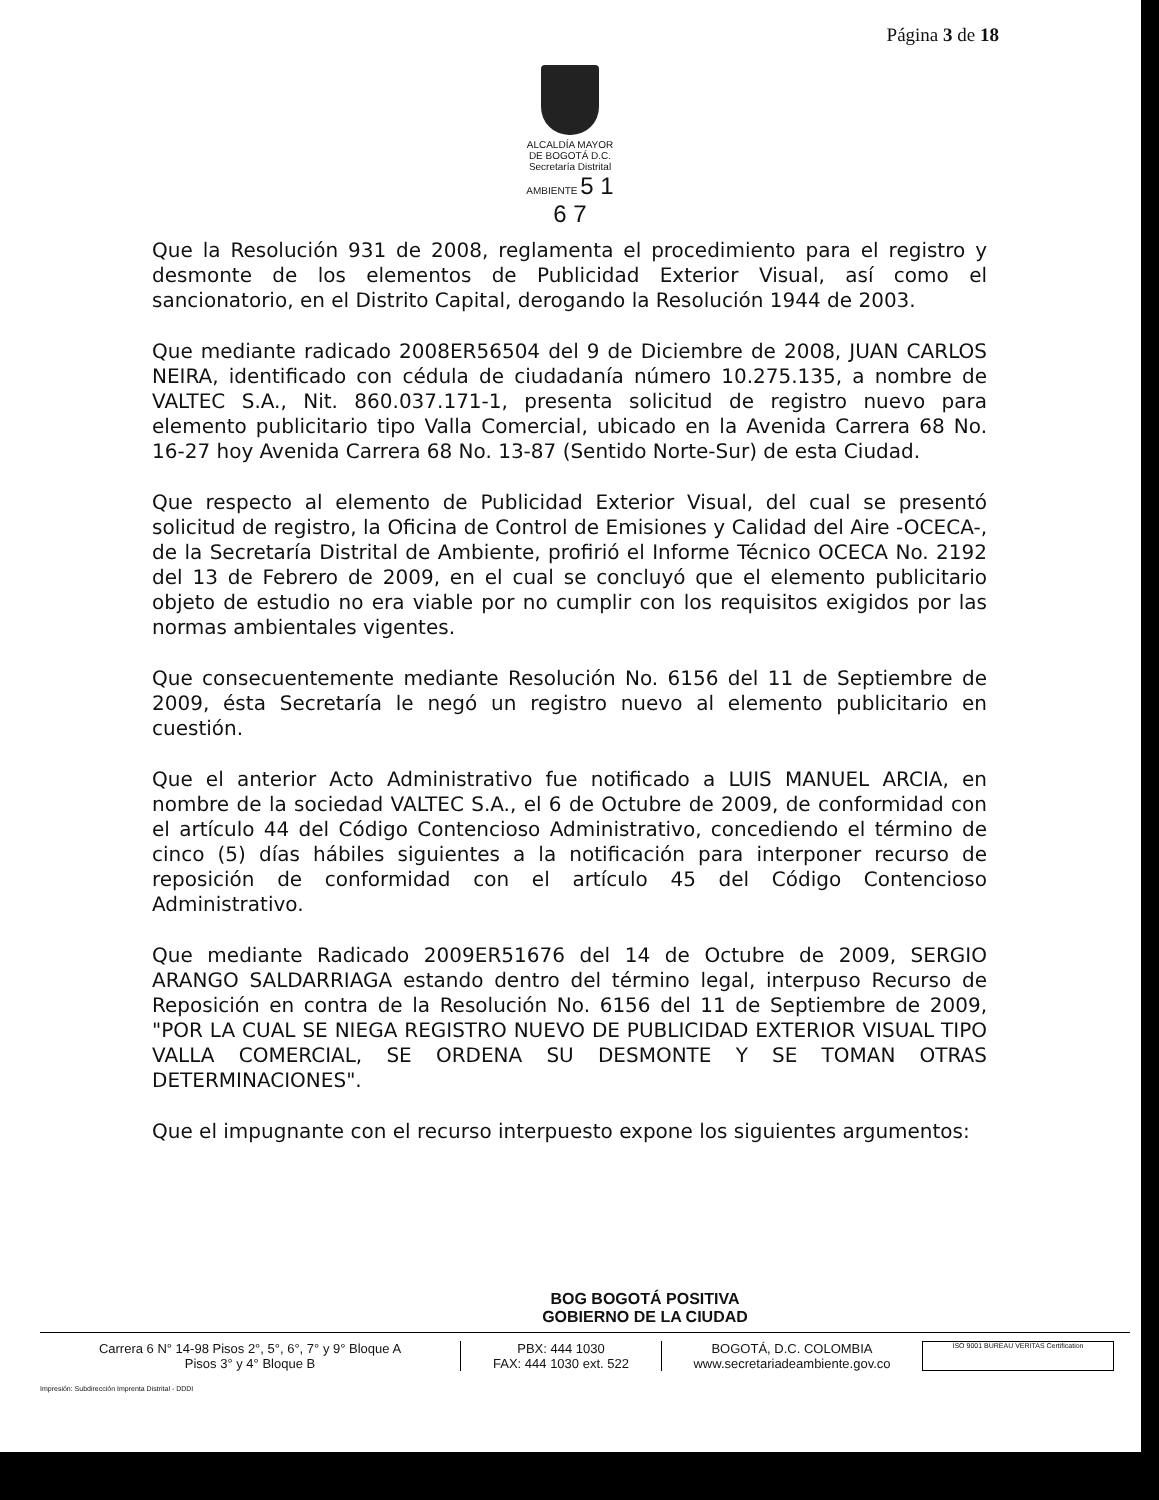Página 3 de 18
ALCALDÍA MAYOR
DE BOGOTÁ D.C.
Secretaría Distrital
AMBIENTE 5 1 6 7
Que la Resolución 931 de 2008, reglamenta el procedimiento para el registro y desmonte de los elementos de Publicidad Exterior Visual, así como el sancionatorio, en el Distrito Capital, derogando la Resolución 1944 de 2003.
Que mediante radicado 2008ER56504 del 9 de Diciembre de 2008, JUAN CARLOS NEIRA, identificado con cédula de ciudadanía número 10.275.135, a nombre de VALTEC S.A., Nit. 860.037.171-1, presenta solicitud de registro nuevo para elemento publicitario tipo Valla Comercial, ubicado en la Avenida Carrera 68 No. 16-27 hoy Avenida Carrera 68 No. 13-87 (Sentido Norte-Sur) de esta Ciudad.
Que respecto al elemento de Publicidad Exterior Visual, del cual se presentó solicitud de registro, la Oficina de Control de Emisiones y Calidad del Aire -OCECA-, de la Secretaría Distrital de Ambiente, profirió el Informe Técnico OCECA No. 2192 del 13 de Febrero de 2009, en el cual se concluyó que el elemento publicitario objeto de estudio no era viable por no cumplir con los requisitos exigidos por las normas ambientales vigentes.
Que consecuentemente mediante Resolución No. 6156 del 11 de Septiembre de 2009, ésta Secretaría le negó un registro nuevo al elemento publicitario en cuestión.
Que el anterior Acto Administrativo fue notificado a LUIS MANUEL ARCIA, en nombre de la sociedad VALTEC S.A., el 6 de Octubre de 2009, de conformidad con el artículo 44 del Código Contencioso Administrativo, concediendo el término de cinco (5) días hábiles siguientes a la notificación para interponer recurso de reposición de conformidad con el artículo 45 del Código Contencioso Administrativo.
Que mediante Radicado 2009ER51676 del 14 de Octubre de 2009, SERGIO ARANGO SALDARRIAGA estando dentro del término legal, interpuso Recurso de Reposición en contra de la Resolución No. 6156 del 11 de Septiembre de 2009, "POR LA CUAL SE NIEGA REGISTRO NUEVO DE PUBLICIDAD EXTERIOR VISUAL TIPO VALLA COMERCIAL, SE ORDENA SU DESMONTE Y SE TOMAN OTRAS DETERMINACIONES".
Que el impugnante con el recurso interpuesto expone los siguientes argumentos:
BOG BOGOTÁ POSITIVA
GOBIERNO DE LA CIUDAD
Carrera 6 N° 14-98 Pisos 2°, 5°, 6°, 7° y 9° Bloque A
Pisos 3° y 4° Bloque B
PBX: 444 1030
FAX: 444 1030 ext. 522
BOGOTÁ, D.C. COLOMBIA
www.secretariadeambiente.gov.co
ISO 9001 BUREAU VERITAS Certification
Impresión: Subdirección Imprenta Distrital - DDDI